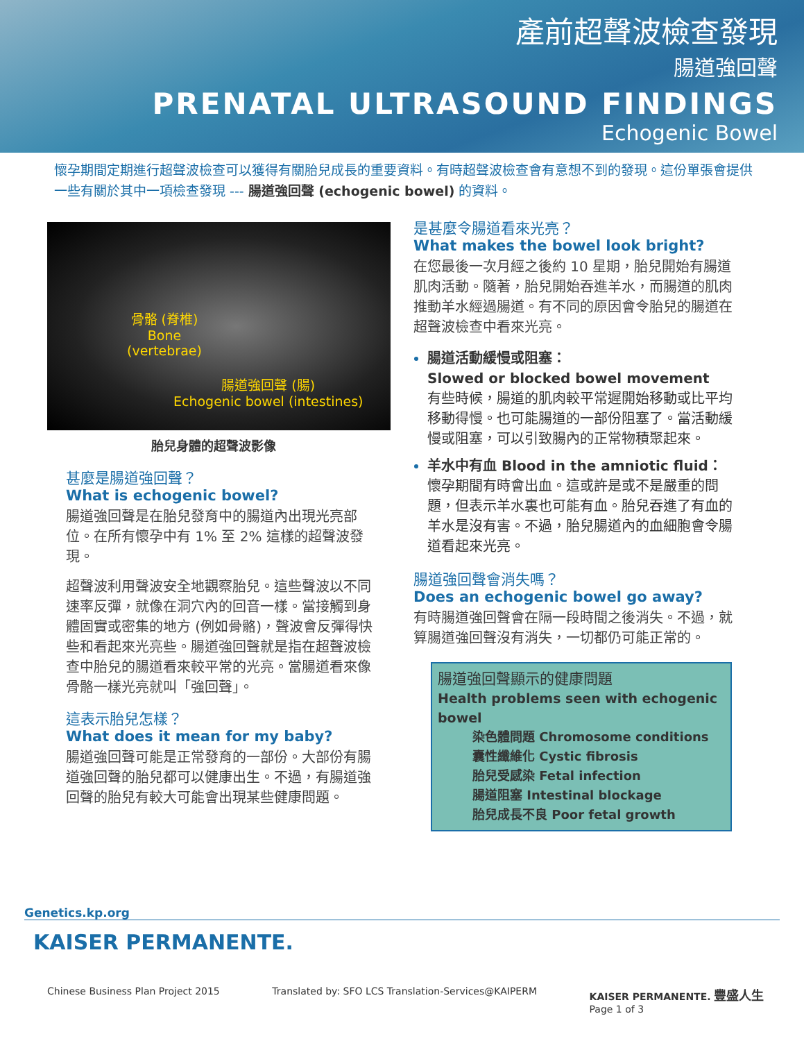產前超聲波檢查發現
腸道強回聲
PRENATAL ULTRASOUND FINDINGS
Echogenic Bowel
懷孕期間定期進行超聲波檢查可以獲得有關胎兒成長的重要資料。有時超聲波檢查會有意想不到的發現。這份單張會提供一些有關於其中一項檢查發現 --- 腸道強回聲 (echogenic bowel) 的資料。
骨骼 (脊椎)
Bone
(vertebrae)
腸道強回聲 (腸)
Echogenic bowel (intestines)
胎兒身體的超聲波影像
甚麼是腸道強回聲？
What is echogenic bowel?
腸道強回聲是在胎兒發育中的腸道內出現光亮部位。在所有懷孕中有 1% 至 2% 這樣的超聲波發現。
超聲波利用聲波安全地觀察胎兒。這些聲波以不同速率反彈，就像在洞穴內的回音一樣。當接觸到身體固實或密集的地方 (例如骨骼)，聲波會反彈得快些和看起來光亮些。腸道強回聲就是指在超聲波檢查中胎兒的腸道看來較平常的光亮。當腸道看來像骨骼一樣光亮就叫「強回聲」。
這表示胎兒怎樣？
What does it mean for my baby?
腸道強回聲可能是正常發育的一部份。大部份有腸道強回聲的胎兒都可以健康出生。不過，有腸道強回聲的胎兒有較大可能會出現某些健康問題。
是甚麼令腸道看來光亮？
What makes the bowel look bright?
在您最後一次月經之後約 10 星期，胎兒開始有腸道肌肉活動。隨著，胎兒開始吞進羊水，而腸道的肌肉推動羊水經過腸道。有不同的原因會令胎兒的腸道在超聲波檢查中看來光亮。
腸道活動緩慢或阻塞：
Slowed or blocked bowel movement
有些時候，腸道的肌肉較平常遲開始移動或比平均移動得慢。也可能腸道的一部份阻塞了。當活動緩慢或阻塞，可以引致腸內的正常物積聚起來。
羊水中有血 Blood in the amniotic fluid：
懷孕期間有時會出血。這或許是或不是嚴重的問題，但表示羊水裏也可能有血。胎兒吞進了有血的羊水是沒有害。不過，胎兒腸道內的血細胞會令腸道看起來光亮。
腸道強回聲會消失嗎？
Does an echogenic bowel go away?
有時腸道強回聲會在隔一段時間之後消失。不過，就算腸道強回聲沒有消失，一切都仍可能正常的。
腸道強回聲顯示的健康問題
Health problems seen with echogenic bowel
染色體問題 Chromosome conditions
囊性纖維化 Cystic fibrosis
胎兒受感染 Fetal infection
腸道阻塞 Intestinal blockage
胎兒成長不良 Poor fetal growth
Genetics.kp.org
KAISER PERMANENTE.
Chinese Business Plan Project 2015 Translated by: SFO LCS Translation-Services@KAIPERM KAISER PERMANENTE. 豐盛人生
Page 1 of 3